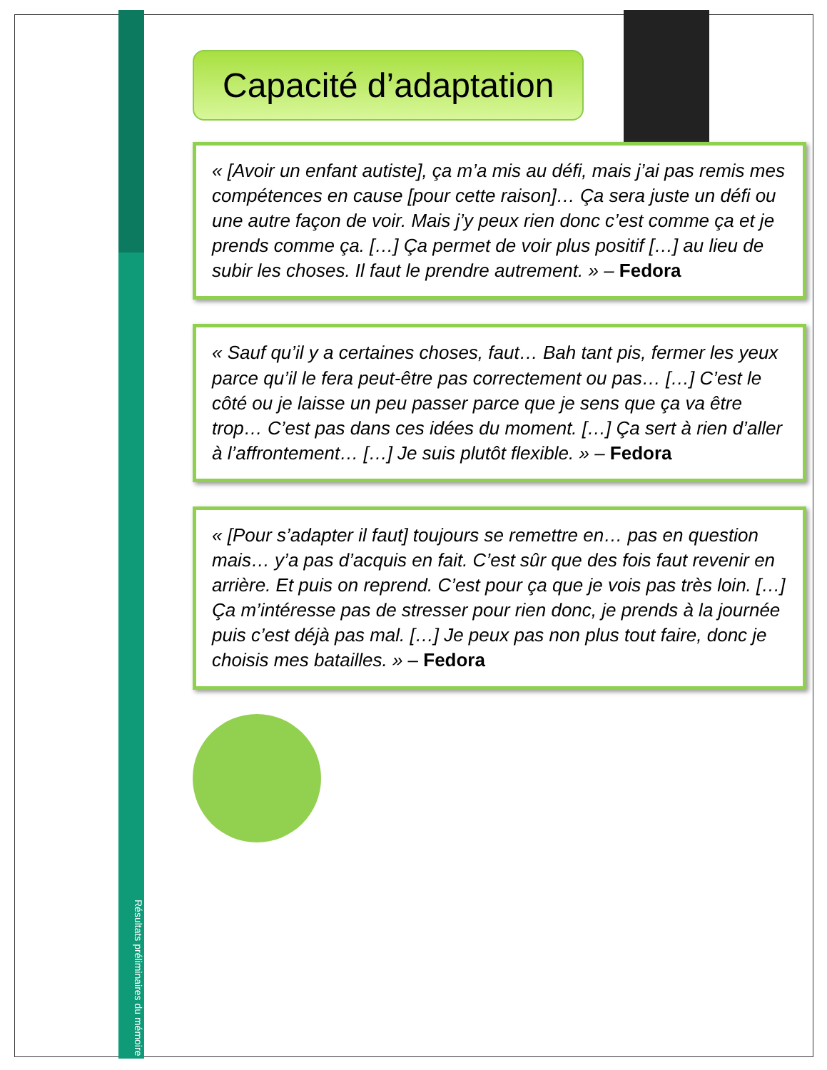Capacité d’adaptation
« [Avoir un enfant autiste], ça m’a mis au défi, mais j’ai pas remis mes compétences en cause [pour cette raison]… Ça sera juste un défi ou une autre façon de voir. Mais j’y peux rien donc c’est comme ça et je prends comme ça. […] Ça permet de voir plus positif […] au lieu de subir les choses. Il faut le prendre autrement. » – Fedora
« Sauf qu’il y a certaines choses, faut… Bah tant pis, fermer les yeux parce qu’il le fera peut-être pas correctement ou pas… […] C’est le côté ou je laisse un peu passer parce que je sens que ça va être trop… C’est pas dans ces idées du moment. […] Ça sert à rien d’aller à l’affrontement… […] Je suis plutôt flexible. » – Fedora
« [Pour s’adapter il faut] toujours se remettre en… pas en question mais… y’a pas d’acquis en fait. C’est sûr que des fois faut revenir en arrière. Et puis on reprend. C’est pour ça que je vois pas très loin. […] Ça m’intéresse pas de stresser pour rien donc, je prends à la journée puis c’est déjà pas mal. […] Je peux pas non plus tout faire, donc je choisis mes batailles. » – Fedora
Résultats préliminaires du mémoire